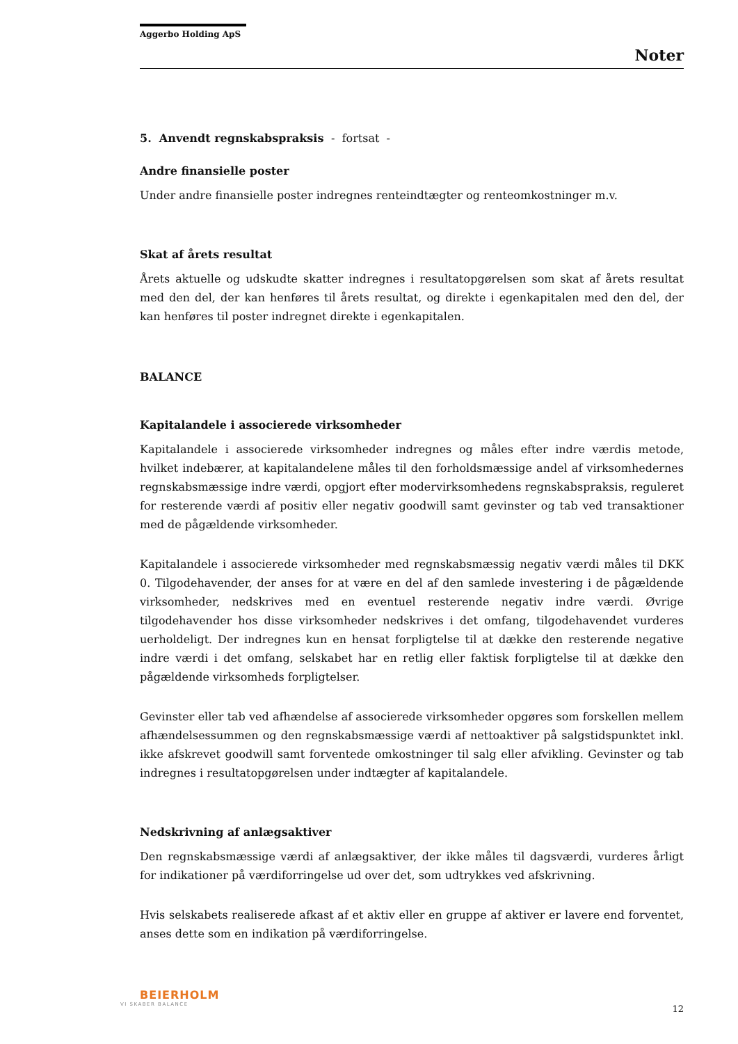Aggerbo Holding ApS
Noter
5. Anvendt regnskabspraksis - fortsat -
Andre finansielle poster
Under andre finansielle poster indregnes renteindtægter og renteomkostninger m.v.
Skat af årets resultat
Årets aktuelle og udskudte skatter indregnes i resultatopgørelsen som skat af årets resultat med den del, der kan henføres til årets resultat, og direkte i egenkapitalen med den del, der kan henføres til poster indregnet direkte i egenkapitalen.
BALANCE
Kapitalandele i associerede virksomheder
Kapitalandele i associerede virksomheder indregnes og måles efter indre værdis metode, hvilket indebærer, at kapitalandelene måles til den forholdsmæssige andel af virksomhedernes regnskabsmæssige indre værdi, opgjort efter modervirksomhedens regnskabspraksis, reguleret for resterende værdi af positiv eller negativ goodwill samt gevinster og tab ved transaktioner med de pågældende virksomheder.
Kapitalandele i associerede virksomheder med regnskabsmæssig negativ værdi måles til DKK 0. Tilgodehavender, der anses for at være en del af den samlede investering i de pågældende virksomheder, nedskrives med en eventuel resterende negativ indre værdi. Øvrige tilgodehavender hos disse virksomheder nedskrives i det omfang, tilgodehavendet vurderes uerholdeligt. Der indregnes kun en hensat forpligtelse til at dække den resterende negative indre værdi i det omfang, selskabet har en retlig eller faktisk forpligtelse til at dække den pågældende virksomheds forpligtelser.
Gevinster eller tab ved afhændelse af associerede virksomheder opgøres som forskellen mellem afhændelsessummen og den regnskabsmæssige værdi af nettoaktiver på salgstidspunktet inkl. ikke afskrevet goodwill samt forventede omkostninger til salg eller afvikling. Gevinster og tab indregnes i resultatopgørelsen under indtægter af kapitalandele.
Nedskrivning af anlægsaktiver
Den regnskabsmæssige værdi af anlægsaktiver, der ikke måles til dagsværdi, vurderes årligt for indikationer på værdiforringelse ud over det, som udtrykkes ved afskrivning.
Hvis selskabets realiserede afkast af et aktiv eller en gruppe af aktiver er lavere end forventet, anses dette som en indikation på værdiforringelse.
BEIERHOLM
VI SKABER BALANCE
12